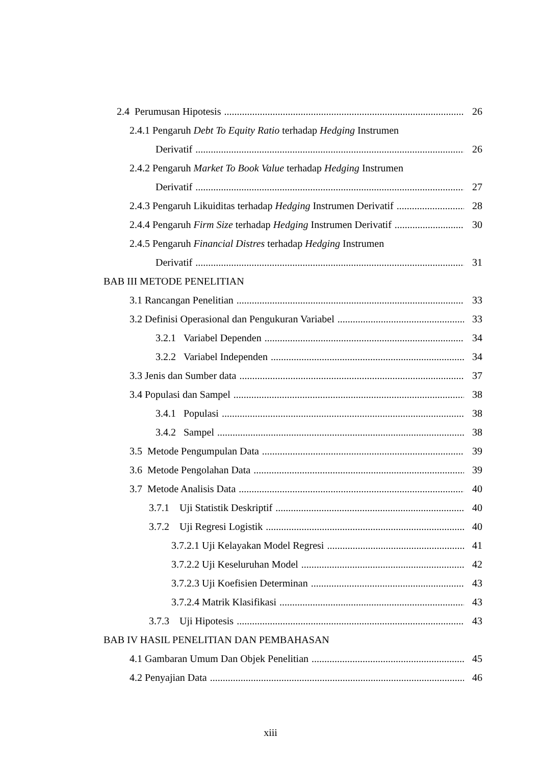2.4 Perumusan Hipotesis 26
2.4.1 Pengaruh Debt To Equity Ratio terhadap Hedging Instrumen
Derivatif 26
2.4.2 Pengaruh Market To Book Value terhadap Hedging Instrumen
Derivatif 27
2.4.3 Pengaruh Likuiditas terhadap Hedging Instrumen Derivatif 28
2.4.4 Pengaruh Firm Size terhadap Hedging Instrumen Derivatif 30
2.4.5 Pengaruh Financial Distres terhadap Hedging Instrumen
Derivatif 31
BAB III METODE PENELITIAN
3.1 Rancangan Penelitian 33
3.2 Definisi Operasional dan Pengukuran Variabel 33
3.2.1 Variabel Dependen 34
3.2.2 Variabel Independen 34
3.3 Jenis dan Sumber data 37
3.4 Populasi dan Sampel 38
3.4.1 Populasi 38
3.4.2 Sampel 38
3.5 Metode Pengumpulan Data 39
3.6 Metode Pengolahan Data 39
3.7 Metode Analisis Data 40
3.7.1 Uji Statistik Deskriptif 40
3.7.2 Uji Regresi Logistik 40
3.7.2.1 Uji Kelayakan Model Regresi 41
3.7.2.2 Uji Keseluruhan Model 42
3.7.2.3 Uji Koefisien Determinan 43
3.7.2.4 Matrik Klasifikasi 43
3.7.3 Uji Hipotesis 43
BAB IV HASIL PENELITIAN DAN PEMBAHASAN
4.1 Gambaran Umum Dan Objek Penelitian 45
4.2 Penyajian Data 46
xiii